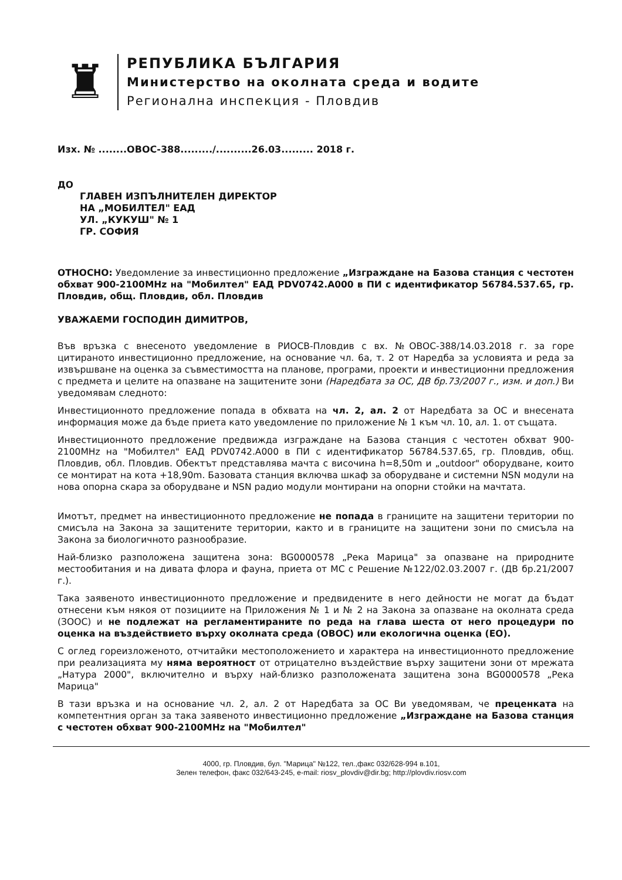♜
РЕПУБЛИКА БЪЛГАРИЯ
Министерство на околната среда и водите
Регионална инспекция - Пловдив
Изх. № ........ОВОС-388........./..........26.03......... 2018 г.
ДО
ГЛАВЕН ИЗПЪЛНИТЕЛЕН ДИРЕКТОР
НА „МОБИЛТЕЛ" ЕАД
УЛ. „КУКУШ" № 1
ГР. СОФИЯ
ОТНОСНО: Уведомление за инвестиционно предложение „Изграждане на Базова станция с честотен обхват 900-2100MHz на "Мобилтел" ЕАД PDV0742.A000 в ПИ с идентификатор 56784.537.65, гр. Пловдив, общ. Пловдив, обл. Пловдив
УВАЖАЕМИ ГОСПОДИН ДИМИТРОВ,
Във връзка с внесеното уведомление в РИОСВ-Пловдив с вх. №ОВОС-388/14.03.2018 г. за горе цитираното инвестиционно предложение, на основание чл. 6а, т. 2 от Наредба за условията и реда за извършване на оценка за съвместимостта на планове, програми, проекти и инвестиционни предложения с предмета и целите на опазване на защитените зони (Наредбата за ОС, ДВ бр.73/2007 г., изм. и доп.) Ви уведомявам следното:
Инвестиционното предложение попада в обхвата на чл. 2, ал. 2 от Наредбата за ОС и внесената информация може да бъде приета като уведомление по приложение № 1 към чл. 10, ал. 1. от същата.
Инвестиционното предложение предвижда изграждане на Базова станция с честотен обхват 900-2100MHz на "Мобилтел" ЕАД PDV0742.A000 в ПИ с идентификатор 56784.537.65, гр. Пловдив, общ. Пловдив, обл. Пловдив. Обектът представлява мачта с височина h=8,50m и „outdoor" оборудване, които се монтират на кота +18,90m. Базовата станция включва шкаф за оборудване и системни NSN модули на нова опорна скара за оборудване и NSN радио модули монтирани на опорни стойки на мачтата.
Имотът, предмет на инвестиционното предложение не попада в границите на защитени територии по смисъла на Закона за защитените територии, както и в границите на защитени зони по смисъла на Закона за биологичното разнообразие.
Най-близко разположена защитена зона: BG0000578 „Река Марица" за опазване на природните местообитания и на дивата флора и фауна, приета от МС с Решение №122/02.03.2007 г. (ДВ бр.21/2007 г.).
Така заявеното инвестиционното предложение и предвидените в него дейности не могат да бъдат отнесени към някоя от позициите на Приложения № 1 и № 2 на Закона за опазване на околната среда (ЗООС) и не подлежат на регламентираните по реда на глава шеста от него процедури по оценка на въздействието върху околната среда (ОВОС) или екологична оценка (ЕО).
С оглед гореизложеното, отчитайки местоположението и характера на инвестиционното предложение при реализацията му няма вероятност от отрицателно въздействие върху защитени зони от мрежата „Натура 2000", включително и върху най-близко разположената защитена зона BG0000578 „Река Марица"
В тази връзка и на основание чл. 2, ал. 2 от Наредбата за ОС Ви уведомявам, че преценката на компетентния орган за така заявеното инвестиционно предложение „Изграждане на Базова станция с честотен обхват 900-2100MHz на "Мобилтел"
4000, гр. Пловдив, бул. "Марица" №122, тел.,факс 032/628-994 в.101,
Зелен телефон, факс 032/643-245, e-mail: riosv_plovdiv@dir.bg; http://plovdiv.riosv.com